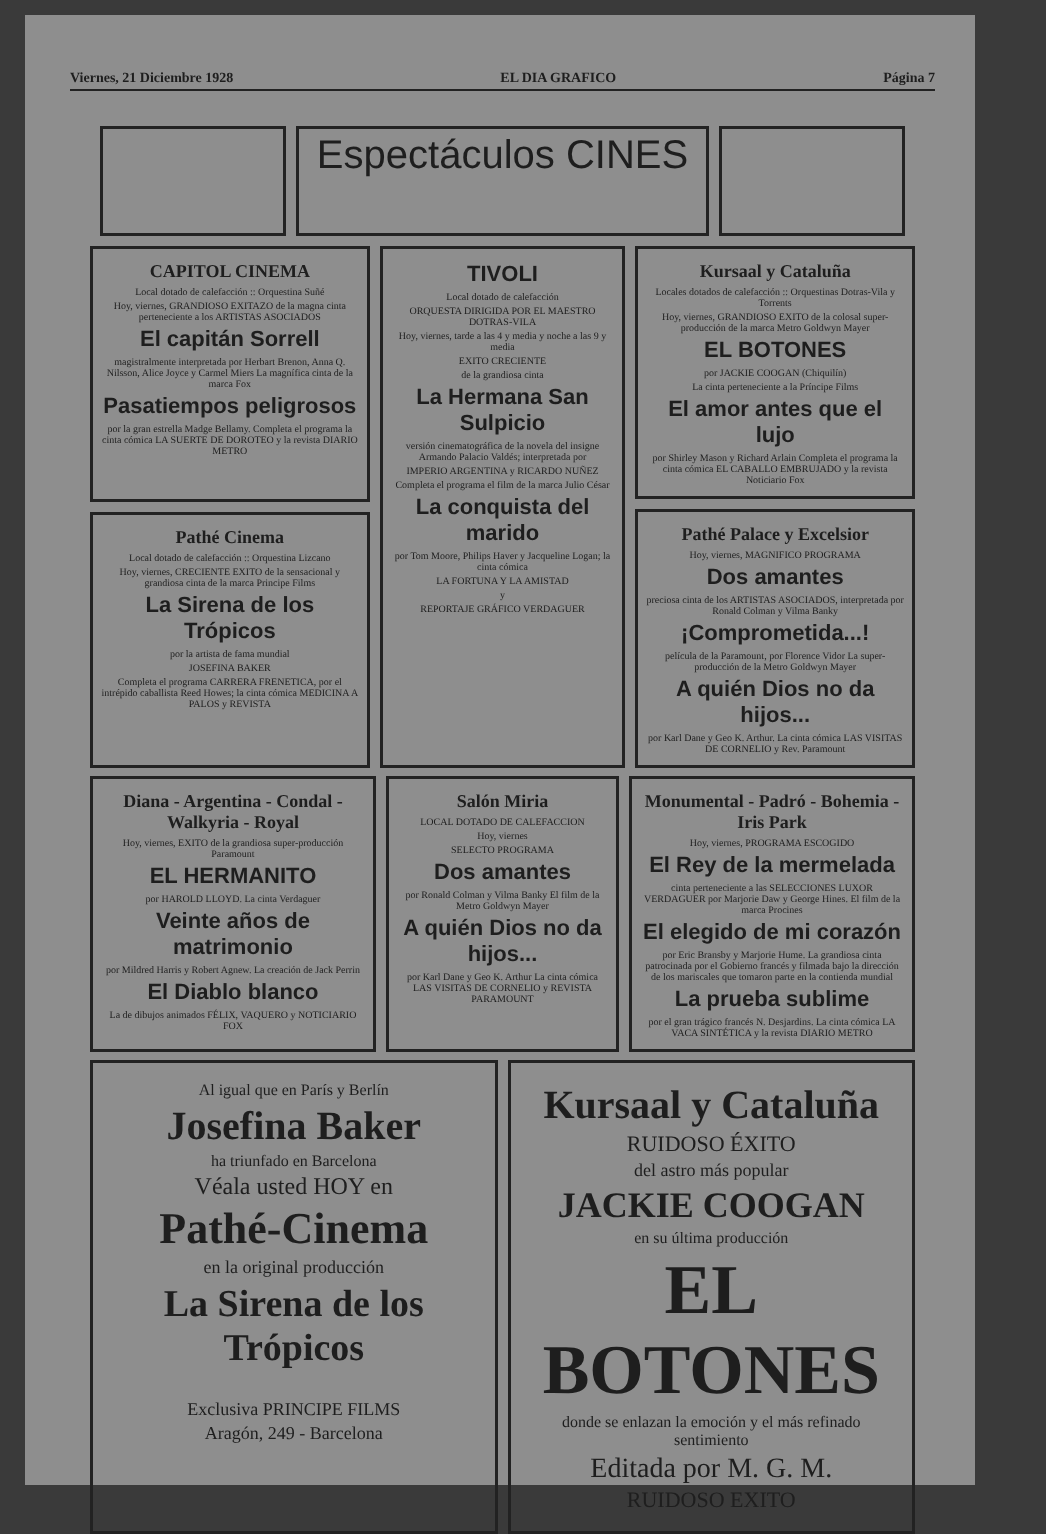Viernes, 21 Diciembre 1928 EL DIA GRAFICO Página 7
Espectáculos CINES
CAPITOL CINEMA
Local dotado de calefacción :: Orquestina Suñé
Hoy, viernes, GRANDIOSO EXITAZO de la magna cinta perteneciente a los ARTISTAS ASOCIADOS
El capitán Sorrell
magistralmente interpretada por Herbart Brenon, Anna Q. Nilsson, Alice Joyce y Carmel Miers La magnífica cinta de la marca Fox
Pasatiempos peligrosos
por la gran estrella Madge Bellamy. Completa el programa la cinta cómica LA SUERTE DE DOROTEO y la revista DIARIO METRO
Pathé Cinema
Local dotado de calefacción :: Orquestina Lizcano
Hoy, viernes, CRECIENTE EXITO de la sensacional y grandiosa cinta de la marca Principe Films
La Sirena de los Trópicos
por la artista de fama mundial
JOSEFINA BAKER
Completa el programa CARRERA FRENETICA, por el intrépido caballista Reed Howes; la cinta cómica MEDICINA A PALOS y REVISTA
TIVOLI
Local dotado de calefacción
ORQUESTA DIRIGIDA POR EL MAESTRO DOTRAS-VILA
Hoy, viernes, tarde a las 4 y media y noche a las 9 y media
EXITO CRECIENTE
de la grandiosa cinta
La Hermana San Sulpicio
versión cinematográfica de la novela del insigne Armando Palacio Valdés; interpretada por
IMPERIO ARGENTINA y RICARDO NUÑEZ
Completa el programa el film de la marca Julio César
La conquista del marido
por Tom Moore, Philips Haver y Jacqueline Logan; la cinta cómica
LA FORTUNA Y LA AMISTAD
y
REPORTAJE GRÁFICO VERDAGUER
Kursaal y Cataluña
Locales dotados de calefacción :: Orquestinas Dotras-Vila y Torrents
Hoy, viernes, GRANDIOSO EXITO de la colosal super-producción de la marca Metro Goldwyn Mayer
EL BOTONES
por JACKIE COOGAN (Chiquilín)
La cinta perteneciente a la Príncipe Films
El amor antes que el lujo
por Shirley Mason y Richard Arlain Completa el programa la cinta cómica EL CABALLO EMBRUJADO y la revista Noticiario Fox
Pathé Palace y Excelsior
Hoy, viernes, MAGNIFICO PROGRAMA
Dos amantes
preciosa cinta de los ARTISTAS ASOCIADOS, interpretada por Ronald Colman y Vilma Banky
¡Comprometida...!
película de la Paramount, por Florence Vidor La super-producción de la Metro Goldwyn Mayer
A quién Dios no da hijos...
por Karl Dane y Geo K. Arthur. La cinta cómica LAS VISITAS DE CORNELIO y Rev. Paramount
Diana - Argentina - Condal - Walkyria - Royal
Hoy, viernes, EXITO de la grandiosa super-producción Paramount
EL HERMANITO
por HAROLD LLOYD. La cinta Verdaguer
Veinte años de matrimonio
por Mildred Harris y Robert Agnew. La creación de Jack Perrin
El Diablo blanco
La de dibujos animados FÉLIX, VAQUERO y NOTICIARIO FOX
Salón Miria
LOCAL DOTADO DE CALEFACCION
Hoy, viernes
SELECTO PROGRAMA
Dos amantes
por Ronald Colman y Vilma Banky El film de la Metro Goldwyn Mayer
A quién Dios no da hijos...
por Karl Dane y Geo K. Arthur La cinta cómica LAS VISITAS DE CORNELIO y REVISTA PARAMOUNT
Monumental - Padró - Bohemia - Iris Park
Hoy, viernes, PROGRAMA ESCOGIDO
El Rey de la mermelada
cinta perteneciente a las SELECCIONES LUXOR VERDAGUER por Marjorie Daw y George Hines. El film de la marca Procines
El elegido de mi corazón
por Eric Bransby y Marjorie Hume. La grandiosa cinta patrocinada por el Gobierno francés y filmada bajo la dirección de los mariscales que tomaron parte en la contienda mundial
La prueba sublime
por el gran trágico francés N. Desjardins. La cinta cómica LA VACA SINTÉTICA y la revista DIARIO METRO
Al igual que en París y Berlín
Josefina Baker
ha triunfado en Barcelona
Véala usted HOY en
Pathé-Cinema
en la original producción
La Sirena de los Trópicos
Exclusiva PRINCIPE FILMS
Aragón, 249 - Barcelona
Kursaal y Cataluña
RUIDOSO ÉXITO
del astro más popular
JACKIE COOGAN
en su última producción
EL BOTONES
donde se enlazan la emoción y el más refinado sentimiento
Editada por M. G. M.
RUIDOSO EXITO